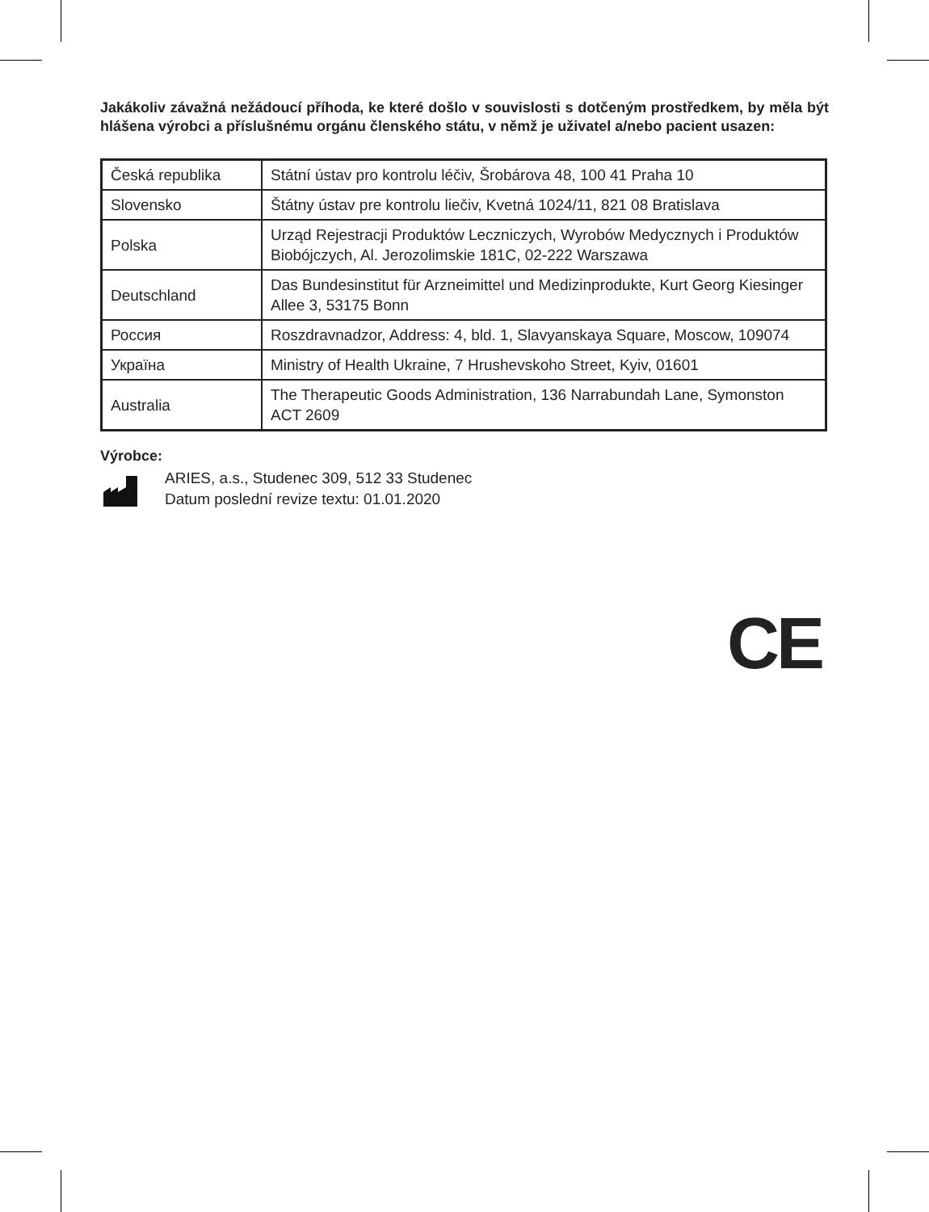Jakákoliv závažná nežádoucí příhoda, ke které došlo v souvislosti s dotčeným prostředkem, by měla být hlášena výrobci a příslušnému orgánu členského státu, v němž je uživatel a/nebo pacient usazen:
| Česká republika | Státní ústav pro kontrolu léčiv, Šrobárova 48, 100 41 Praha 10 |
| Slovensko | Štátny ústav pre kontrolu liečiv, Kvetná 1024/11, 821 08 Bratislava |
| Polska | Urząd Rejestracji Produktów Leczniczych, Wyrobów Medycznych i Produktów Biobójczych, Al. Jerozolimskie 181C, 02-222 Warszawa |
| Deutschland | Das Bundesinstitut für Arzneimittel und Medizinprodukte, Kurt Georg Kiesinger Allee 3, 53175 Bonn |
| Россия | Roszdravnadzor, Address: 4, bld. 1, Slavyanskaya Square, Moscow, 109074 |
| Україна | Ministry of Health Ukraine, 7 Hrushevskoho Street, Kyiv, 01601 |
| Australia | The Therapeutic Goods Administration, 136 Narrabundah Lane, Symonston ACT 2609 |
Výrobce:
ARIES, a.s., Studenec 309, 512 33 Studenec
Datum poslední revize textu: 01.01.2020
CE